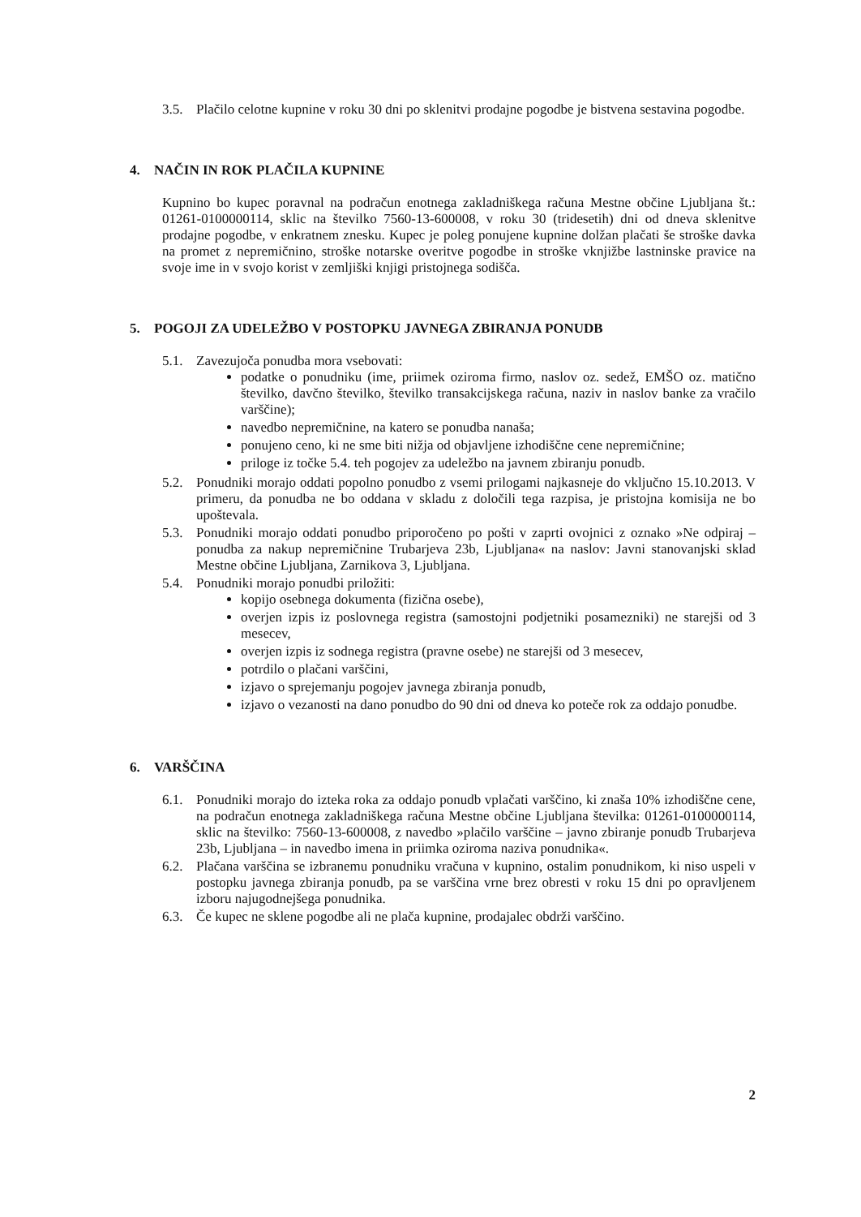3.5. Plačilo celotne kupnine v roku 30 dni po sklenitvi prodajne pogodbe je bistvena sestavina pogodbe.
4. NAČIN IN ROK PLAČILA KUPNINE
Kupnino bo kupec poravnal na podračun enotnega zakladniškega računa Mestne občine Ljubljana št.: 01261-0100000114, sklic na številko 7560-13-600008, v roku 30 (tridesetih) dni od dneva sklenitve prodajne pogodbe, v enkratnem znesku. Kupec je poleg ponujene kupnine dolžan plačati še stroške davka na promet z nepremičnino, stroške notarske overitve pogodbe in stroške vknjižbe lastninske pravice na svoje ime in v svojo korist v zemljiški knjigi pristojnega sodišča.
5. POGOJI ZA UDELEŽBO V POSTOPKU JAVNEGA ZBIRANJA PONUDB
5.1. Zavezujoča ponudba mora vsebovati:
podatke o ponudniku (ime, priimek oziroma firmo, naslov oz. sedež, EMŠO oz. matično številko, davčno številko, številko transakcijskega računa, naziv in naslov banke za vračilo varščine);
navedbo nepremičnine, na katero se ponudba nanaša;
ponujeno ceno, ki ne sme biti nižja od objavljene izhodiščne cene nepremičnine;
priloge iz točke 5.4. teh pogojev za udeležbo na javnem zbiranju ponudb.
5.2. Ponudniki morajo oddati popolno ponudbo z vsemi prilogami najkasneje do vključno 15.10.2013. V primeru, da ponudba ne bo oddana v skladu z določili tega razpisa, je pristojna komisija ne bo upoštevala.
5.3. Ponudniki morajo oddati ponudbo priporočeno po pošti v zaprti ovojnici z oznako »Ne odpiraj – ponudba za nakup nepremičnine Trubarjeva 23b, Ljubljana« na naslov: Javni stanovanjski sklad Mestne občine Ljubljana, Zarnikova 3, Ljubljana.
5.4. Ponudniki morajo ponudbi priložiti:
kopijo osebnega dokumenta (fizična osebe),
overjen izpis iz poslovnega registra (samostojni podjetniki posamezniki) ne starejši od 3 mesecev,
overjen izpis iz sodnega registra (pravne osebe) ne starejši od 3 mesecev,
potrdilo o plačani varščini,
izjavo o sprejemanju pogojev javnega zbiranja ponudb,
izjavo o vezanosti na dano ponudbo do 90 dni od dneva ko poteče rok za oddajo ponudbe.
6. VARŠČINA
6.1. Ponudniki morajo do izteka roka za oddajo ponudb vplačati varščino, ki znaša 10% izhodiščne cene, na podračun enotnega zakladniškega računa Mestne občine Ljubljana številka: 01261-0100000114, sklic na številko: 7560-13-600008, z navedbo »plačilo varščine – javno zbiranje ponudb Trubarjeva 23b, Ljubljana – in navedbo imena in priimka oziroma naziva ponudnika«.
6.2. Plačana varščina se izbranemu ponudniku vračuna v kupnino, ostalim ponudnikom, ki niso uspeli v postopku javnega zbiranja ponudb, pa se varščina vrne brez obresti v roku 15 dni po opravljenem izboru najugodnejšega ponudnika.
6.3. Če kupec ne sklene pogodbe ali ne plača kupnine, prodajalec obdrži varščino.
2